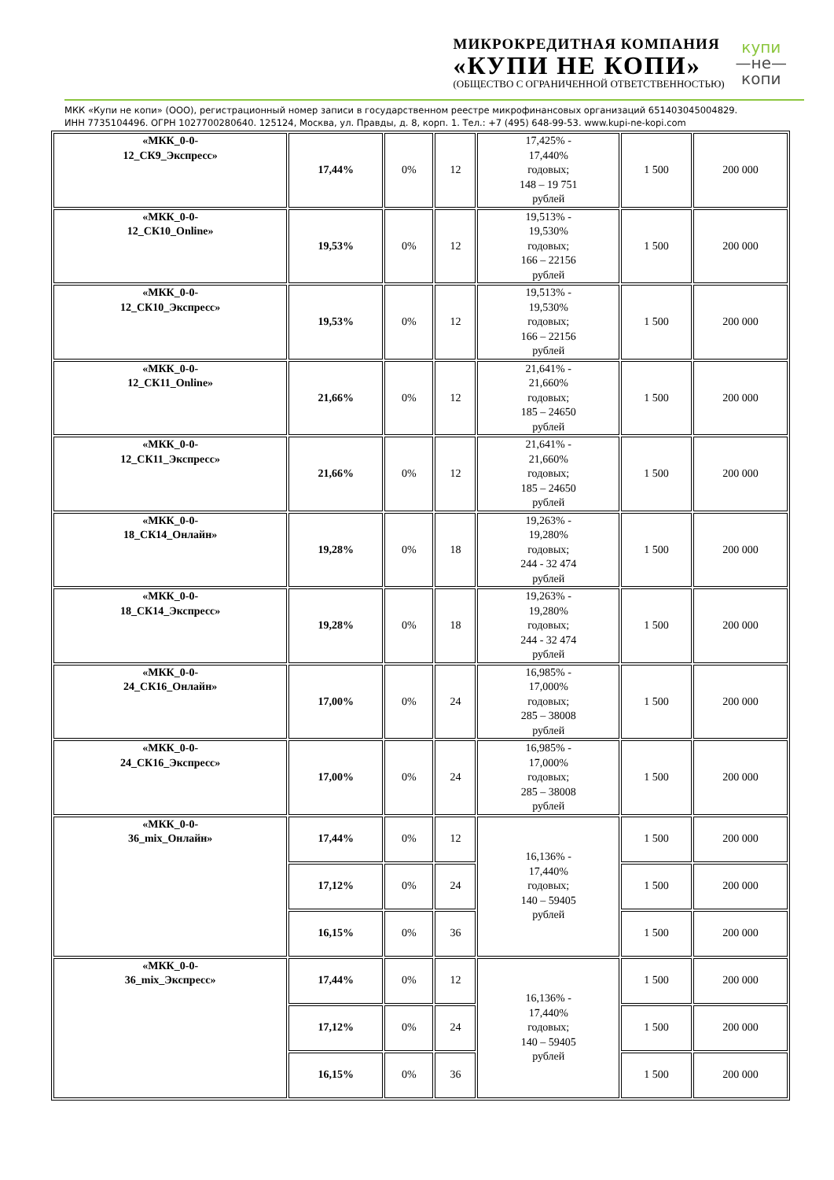МИКРОКРЕДИТНАЯ КОМПАНИЯ
«КУПИ НЕ КОПИ»
(ОБЩЕСТВО С ОГРАНИЧЕННОЙ ОТВЕТСТВЕННОСТЬЮ)
купи
—не—
копи
МКК «Купи не копи» (ООО), регистрационный номер записи в государственном реестре микрофинансовых организаций 651403045004829.
ИНН 7735104496. ОГРН 1027700280640. 125124, Москва, ул. Правды, д. 8, корп. 1. Тел.: +7 (495) 648-99-53. www.kupi-ne-kopi.com
| «МКК_0-0- 12_СК9_Экспресс» | 17,44% | 0% | 12 | 17,425% - 17,440% годовых; 148 – 19 751 рублей | 1 500 | 200 000 |
| «МКК_0-0- 12_СК10_Online» | 19,53% | 0% | 12 | 19,513% - 19,530% годовых; 166 – 22156 рублей | 1 500 | 200 000 |
| «МКК_0-0- 12_СК10_Экспресс» | 19,53% | 0% | 12 | 19,513% - 19,530% годовых; 166 – 22156 рублей | 1 500 | 200 000 |
| «МКК_0-0- 12_СК11_Online» | 21,66% | 0% | 12 | 21,641% - 21,660% годовых; 185 – 24650 рублей | 1 500 | 200 000 |
| «МКК_0-0- 12_СК11_Экспресс» | 21,66% | 0% | 12 | 21,641% - 21,660% годовых; 185 – 24650 рублей | 1 500 | 200 000 |
| «МКК_0-0- 18_СК14_Онлайн» | 19,28% | 0% | 18 | 19,263% - 19,280% годовых; 244 - 32 474 рублей | 1 500 | 200 000 |
| «МКК_0-0- 18_СК14_Экспресс» | 19,28% | 0% | 18 | 19,263% - 19,280% годовых; 244 - 32 474 рублей | 1 500 | 200 000 |
| «МКК_0-0- 24_СК16_Онлайн» | 17,00% | 0% | 24 | 16,985% - 17,000% годовых; 285 – 38008 рублей | 1 500 | 200 000 |
| «МКК_0-0- 24_СК16_Экспресс» | 17,00% | 0% | 24 | 16,985% - 17,000% годовых; 285 – 38008 рублей | 1 500 | 200 000 |
| «МКК_0-0- 36_mix_Онлайн» | 17,44% | 0% | 12 | 16,136% - 17,440% годовых; 140 – 59405 рублей | 1 500 | 200 000 |
| | 17,12% | 0% | 24 | | 1 500 | 200 000 |
| | 16,15% | 0% | 36 | | 1 500 | 200 000 |
| «МКК_0-0- 36_mix_Экспресс» | 17,44% | 0% | 12 | 16,136% - 17,440% годовых; 140 – 59405 рублей | 1 500 | 200 000 |
| | 17,12% | 0% | 24 | | 1 500 | 200 000 |
| | 16,15% | 0% | 36 | | 1 500 | 200 000 |